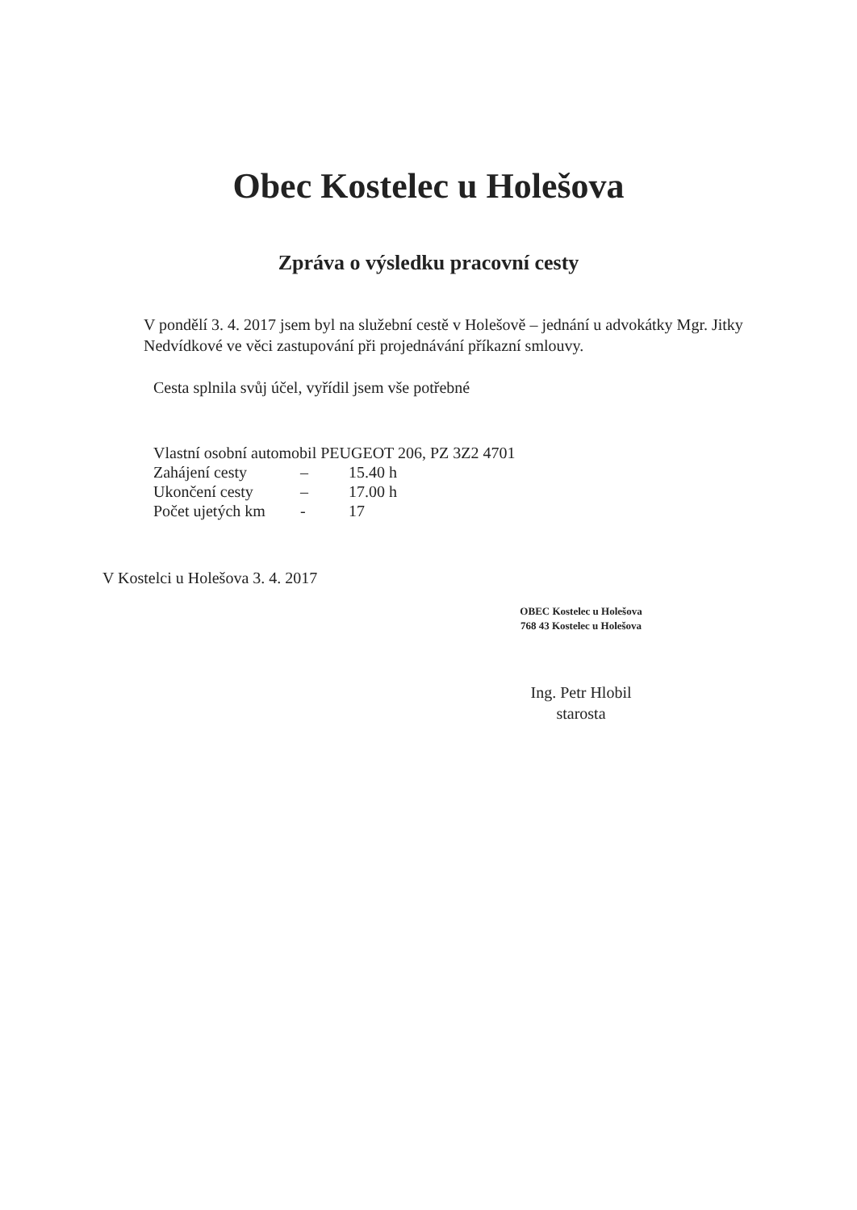Obec Kostelec u Holešova
Zpráva o výsledku pracovní cesty
V pondělí 3. 4. 2017 jsem byl na služební cestě v Holešově – jednání u advokátky Mgr. Jitky Nedvídkové ve věci zastupování při projednávání příkazní smlouvy.
Cesta splnila svůj účel, vyřídil jsem vše potřebné
Vlastní osobní automobil PEUGEOT 206, PZ 3Z2 4701
Zahájení cesty – 15.40 h
Ukončení cesty – 17.00 h
Počet ujetých km - 17
V Kostelci u Holešova 3. 4. 2017
OBEC Kostelec u Holešova
768 43 Kostelec u Holešova
Ing. Petr Hlobil
starosta